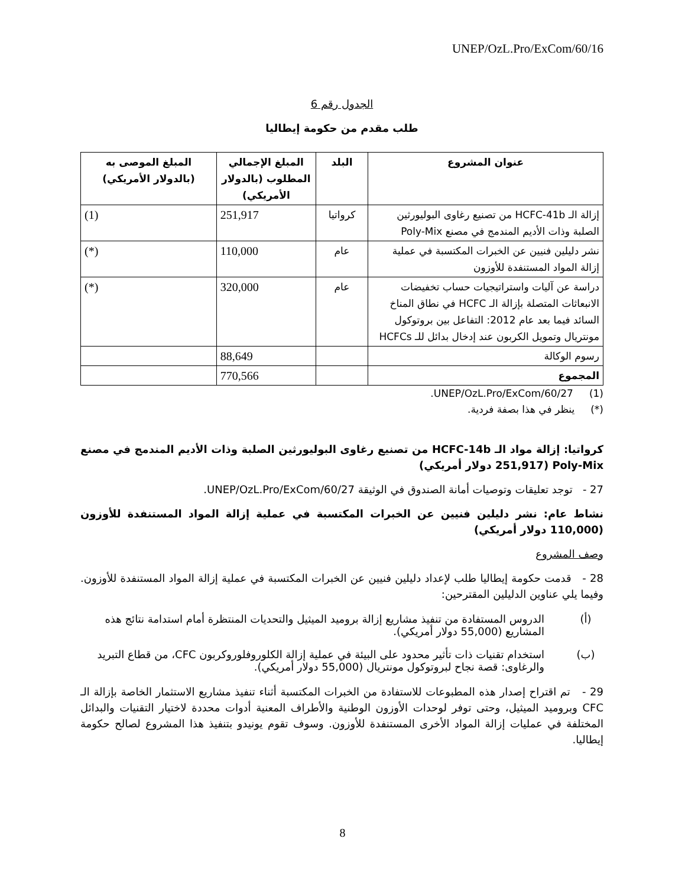UNEP/OzL.Pro/ExCom/60/16
الجدول رقم 6
طلب مقدم من حكومة إيطاليا
| عنوان المشروع | البلد | المبلغ الإجمالي المطلوب (بالدولار الأمريكي) | المبلغ الموصى به (بالدولار الأمريكي) |
| --- | --- | --- | --- |
| إزالة الـ HCFC-41b من تصنيع رغاوى البوليورثين الصلبة وذات الأديم المندمج في مصنع Poly-Mix | كرواتيا | 251,917 | (1) |
| نشر دليلين فنيين عن الخبرات المكتسبة في عملية إزالة المواد المستنفدة للأوزون | عام | 110,000 | (*) |
| دراسة عن آليات واستراتيجيات حساب تخفيضات الانبعاثات المتصلة بإزالة الـ HCFC في نطاق المناخ السائد فيما بعد عام 2012: التفاعل بين بروتوكول مونتريال وتمويل الكربون عند إدخال بدائل للـ HCFCs | عام | 320,000 | (*) |
| رسوم الوكالة | | 88,649 | |
| المجموع | | 770,566 | |
(1) UNEP/OzL.Pro/ExCom/60/27.
(*) ينظر في هذا بصفة فردية.
كرواتيا: إزالة مواد الـ HCFC-14b من تصنيع رغاوى البوليورثين الصلبة وذات الأديم المندمج في مصنع Poly-Mix (251,917 دولار أمريكي)
27 - توجد تعليقات وتوصيات أمانة الصندوق في الوثيقة UNEP/OzL.Pro/ExCom/60/27.
نشاط عام: نشر دليلين فنيين عن الخبرات المكتسبة في عملية إزالة المواد المستنفدة للأوزون (110,000 دولار أمريكي)
وصف المشروع
28 - قدمت حكومة إيطاليا طلب لإعداد دليلين فنيين عن الخبرات المكتسبة في عملية إزالة المواد المستنفدة للأوزون. وفيما يلي عناوين الدليلين المقترحين:
(أ) الدروس المستفادة من تنفيذ مشاريع إزالة بروميد الميثيل والتحديات المنتظرة أمام استدامة نتائج هذه المشاريع (55,000 دولار أمريكي).
(ب) استخدام تقنيات ذات تأثير محدود على البيئة في عملية إزالة الكلوروفلوروكربون CFC، من قطاع التبريد والرغاوى: قصة نجاح لبروتوكول مونتريال (55,000 دولار أمريكي).
29 - تم اقتراح إصدار هذه المطبوعات للاستفادة من الخبرات المكتسبة أثناء تنفيذ مشاريع الاستثمار الخاصة بإزالة الـ CFC وبروميد الميثيل، وحتى توفر لوحدات الأوزون الوطنية والأطراف المعنية أدوات محددة لاختيار التقنيات والبدائل المختلفة في عمليات إزالة المواد الأخرى المستنفدة للأوزون. وسوف تقوم يونيدو بتنفيذ هذا المشروع لصالح حكومة إيطاليا.
8